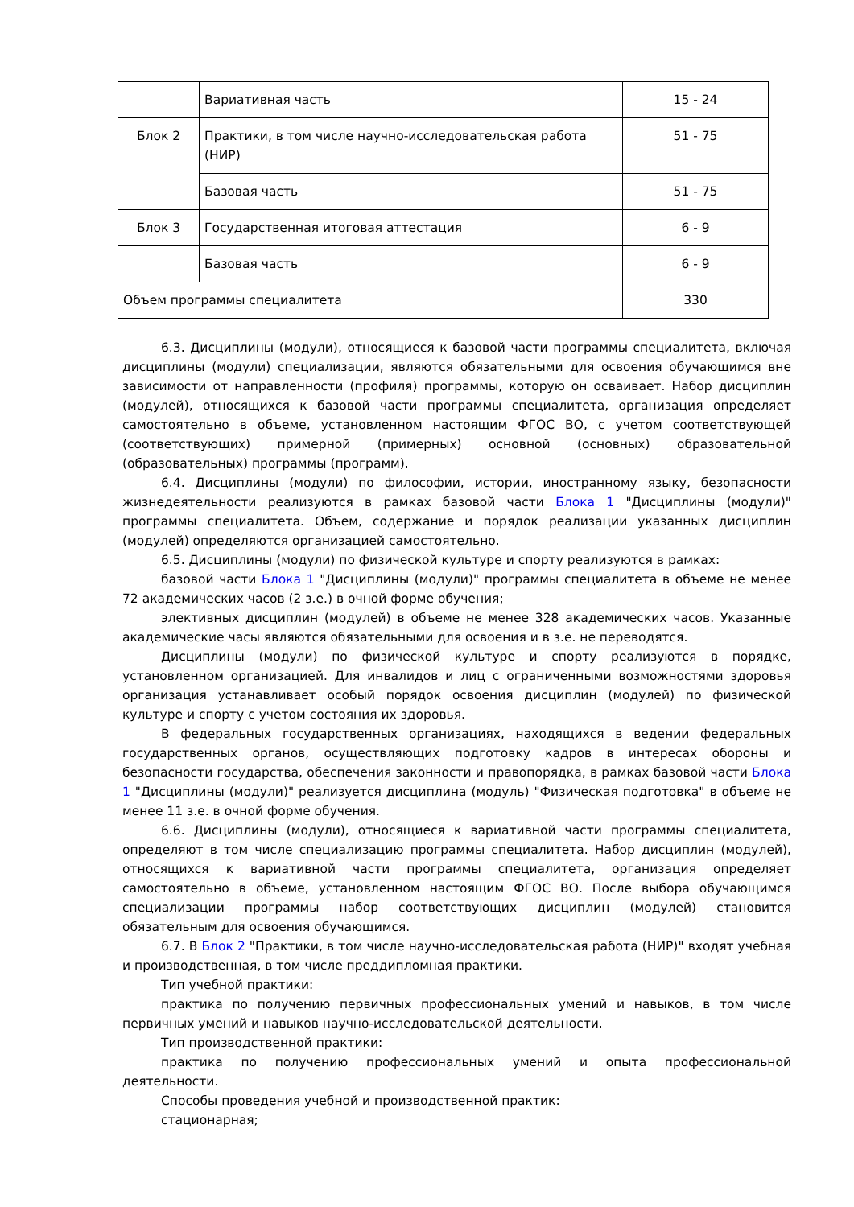| | Вариативная часть | 15 - 24 |
| Блок 2 | Практики, в том числе научно-исследовательская работа (НИР) | 51 - 75 |
| | Базовая часть | 51 - 75 |
| Блок 3 | Государственная итоговая аттестация | 6 - 9 |
| | Базовая часть | 6 - 9 |
| Объем программы специалитета | | 330 |
6.3. Дисциплины (модули), относящиеся к базовой части программы специалитета, включая дисциплины (модули) специализации, являются обязательными для освоения обучающимся вне зависимости от направленности (профиля) программы, которую он осваивает. Набор дисциплин (модулей), относящихся к базовой части программы специалитета, организация определяет самостоятельно в объеме, установленном настоящим ФГОС ВО, с учетом соответствующей (соответствующих) примерной (примерных) основной (основных) образовательной (образовательных) программы (программ).
6.4. Дисциплины (модули) по философии, истории, иностранному языку, безопасности жизнедеятельности реализуются в рамках базовой части Блока 1 "Дисциплины (модули)" программы специалитета. Объем, содержание и порядок реализации указанных дисциплин (модулей) определяются организацией самостоятельно.
6.5. Дисциплины (модули) по физической культуре и спорту реализуются в рамках:
базовой части Блока 1 "Дисциплины (модули)" программы специалитета в объеме не менее 72 академических часов (2 з.е.) в очной форме обучения;
элективных дисциплин (модулей) в объеме не менее 328 академических часов. Указанные академические часы являются обязательными для освоения и в з.е. не переводятся.
Дисциплины (модули) по физической культуре и спорту реализуются в порядке, установленном организацией. Для инвалидов и лиц с ограниченными возможностями здоровья организация устанавливает особый порядок освоения дисциплин (модулей) по физической культуре и спорту с учетом состояния их здоровья.
В федеральных государственных организациях, находящихся в ведении федеральных государственных органов, осуществляющих подготовку кадров в интересах обороны и безопасности государства, обеспечения законности и правопорядка, в рамках базовой части Блока 1 "Дисциплины (модули)" реализуется дисциплина (модуль) "Физическая подготовка" в объеме не менее 11 з.е. в очной форме обучения.
6.6. Дисциплины (модули), относящиеся к вариативной части программы специалитета, определяют в том числе специализацию программы специалитета. Набор дисциплин (модулей), относящихся к вариативной части программы специалитета, организация определяет самостоятельно в объеме, установленном настоящим ФГОС ВО. После выбора обучающимся специализации программы набор соответствующих дисциплин (модулей) становится обязательным для освоения обучающимся.
6.7. В Блок 2 "Практики, в том числе научно-исследовательская работа (НИР)" входят учебная и производственная, в том числе преддипломная практики.
Тип учебной практики:
практика по получению первичных профессиональных умений и навыков, в том числе первичных умений и навыков научно-исследовательской деятельности.
Тип производственной практики:
практика по получению профессиональных умений и опыта профессиональной деятельности.
Способы проведения учебной и производственной практик:
стационарная;